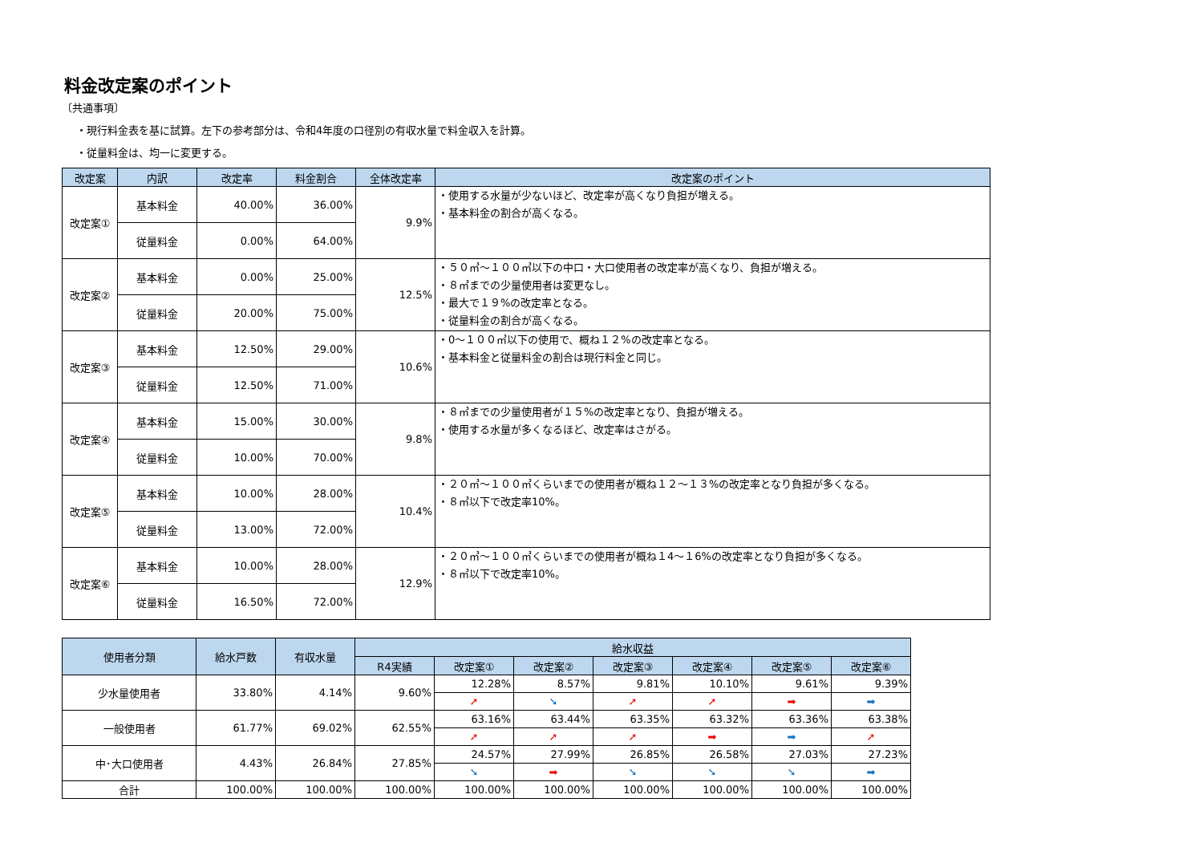料金改定案のポイント
〔共通事項〕
・現行料金表を基に試算。左下の参考部分は、令和4年度の口径別の有収水量で料金収入を計算。
・従量料金は、均一に変更する。
| 改定案 | 内訳 | 改定率 | 料金割合 | 全体改定率 | 改定案のポイント |
| --- | --- | --- | --- | --- | --- |
| 改定案① | 基本料金 | 40.00% | 36.00% | 9.9% | ・使用する水量が少ないほど、改定率が高くなり負担が増える。 ・基本料金の割合が高くなる。 |
| | 従量料金 | 0.00% | 64.00% | | |
| 改定案② | 基本料金 | 0.00% | 25.00% | 12.5% | ・５０㎥～１００㎥以下の中口・大口使用者の改定率が高くなり、負担が増える。 ・８㎥までの少量使用者は変更なし。 ・最大で１９%の改定率となる。 ・従量料金の割合が高くなる。 |
| | 従量料金 | 20.00% | 75.00% | | |
| 改定案③ | 基本料金 | 12.50% | 29.00% | 10.6% | ・0～１００㎥以下の使用で、概ね１２%の改定率となる。 ・基本料金と従量料金の割合は現行料金と同じ。 |
| | 従量料金 | 12.50% | 71.00% | | |
| 改定案④ | 基本料金 | 15.00% | 30.00% | 9.8% | ・８㎥までの少量使用者が１５%の改定率となり、負担が増える。 ・使用する水量が多くなるほど、改定率はさがる。 |
| | 従量料金 | 10.00% | 70.00% | | |
| 改定案⑤ | 基本料金 | 10.00% | 28.00% | 10.4% | ・２０㎥～１００㎥くらいまでの使用者が概ね１２～１３%の改定率となり負担が多くなる。 ・８㎥以下で改定率10%。 |
| | 従量料金 | 13.00% | 72.00% | | |
| 改定案⑥ | 基本料金 | 10.00% | 28.00% | 12.9% | ・２０㎥～１００㎥くらいまでの使用者が概ね１4～１6%の改定率となり負担が多くなる。 ・８㎥以下で改定率10%。 |
| | 従量料金 | 16.50% | 72.00% | | |
| 使用者分類 | 給水戸数 | 有収水量 | 給水収益 | | | | | | |
| --- | --- | --- | --- | --- | --- | --- | --- | --- | --- |
| | | | R4実績 | 改定案① | 改定案② | 改定案③ | 改定案④ | 改定案⑤ | 改定案⑥ |
| 少水量使用者 | 33.80% | 4.14% | 9.60% | 12.28% | 8.57% | 9.81% | 10.10% | 9.61% | 9.39% |
| | | | | ➚ | ➘ | ➚ | ➚ | ➡ | ➡ |
| 一般使用者 | 61.77% | 69.02% | 62.55% | 63.16% | 63.44% | 63.35% | 63.32% | 63.36% | 63.38% |
| | | | | ➚ | ➚ | ➚ | ➡ | ➡ | ➚ |
| 中･大口使用者 | 4.43% | 26.84% | 27.85% | 24.57% | 27.99% | 26.85% | 26.58% | 27.03% | 27.23% |
| | | | | ➘ | ➡ | ➘ | ➘ | ➘ | ➡ |
| 合計 | 100.00% | 100.00% | 100.00% | 100.00% | 100.00% | 100.00% | 100.00% | 100.00% | 100.00% |